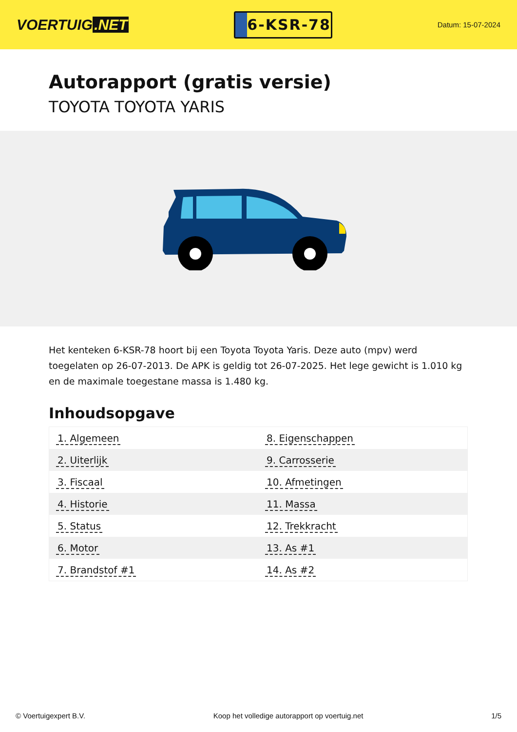VOERTUIG.NET
6-KSR-78
Datum: 15-07-2024
Autorapport (gratis versie)
TOYOTA TOYOTA YARIS
Het kenteken 6-KSR-78 hoort bij een Toyota Toyota Yaris. Deze auto (mpv) werd toegelaten op 26-07-2013. De APK is geldig tot 26-07-2025. Het lege gewicht is 1.010 kg en de maximale toegestane massa is 1.480 kg.
Inhoudsopgave
| 1. Algemeen | 8. Eigenschappen |
| 2. Uiterlijk | 9. Carrosserie |
| 3. Fiscaal | 10. Afmetingen |
| 4. Historie | 11. Massa |
| 5. Status | 12. Trekkracht |
| 6. Motor | 13. As #1 |
| 7. Brandstof #1 | 14. As #2 |
© Voertuigexpert B.V. Koop het volledige autorapport op voertuig.net 1/5